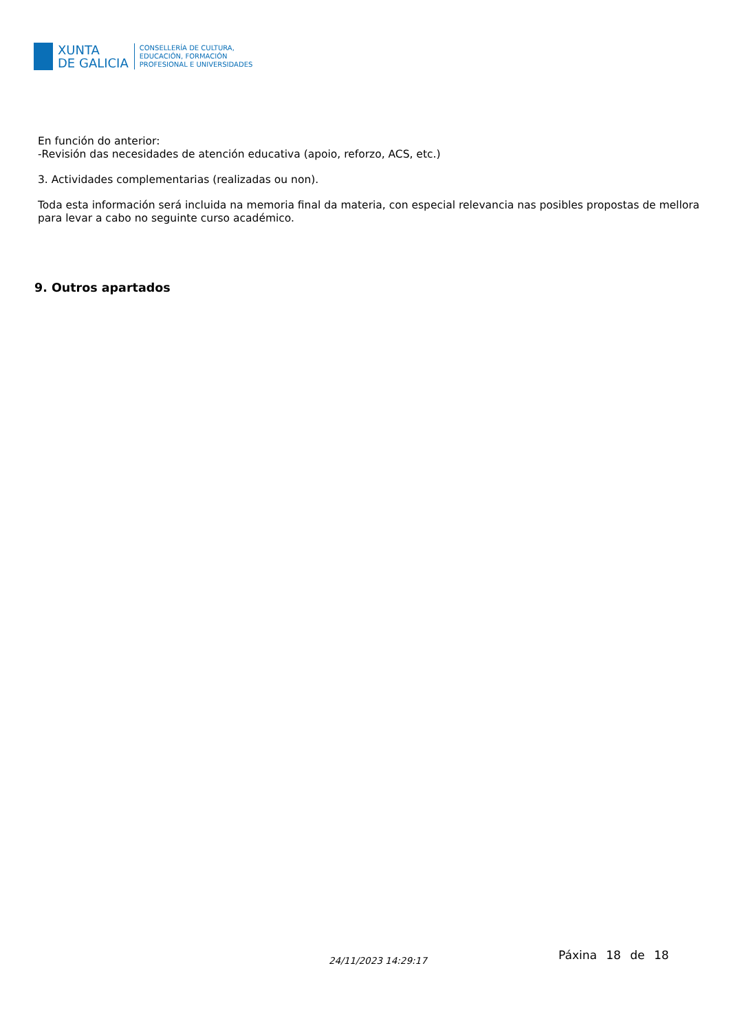XUNTA
DE GALICIA
CONSELLERÍA DE CULTURA,
EDUCACIÓN, FORMACIÓN
PROFESIONAL E UNIVERSIDADES
En función do anterior:
-Revisión das necesidades de atención educativa (apoio, reforzo, ACS, etc.)
3. Actividades complementarias (realizadas ou non).
Toda esta información será incluida na memoria final da materia, con especial relevancia nas posibles propostas de mellora para levar a cabo no seguinte curso académico.
9. Outros apartados
24/11/2023 14:29:17 Páxina 18 de 18